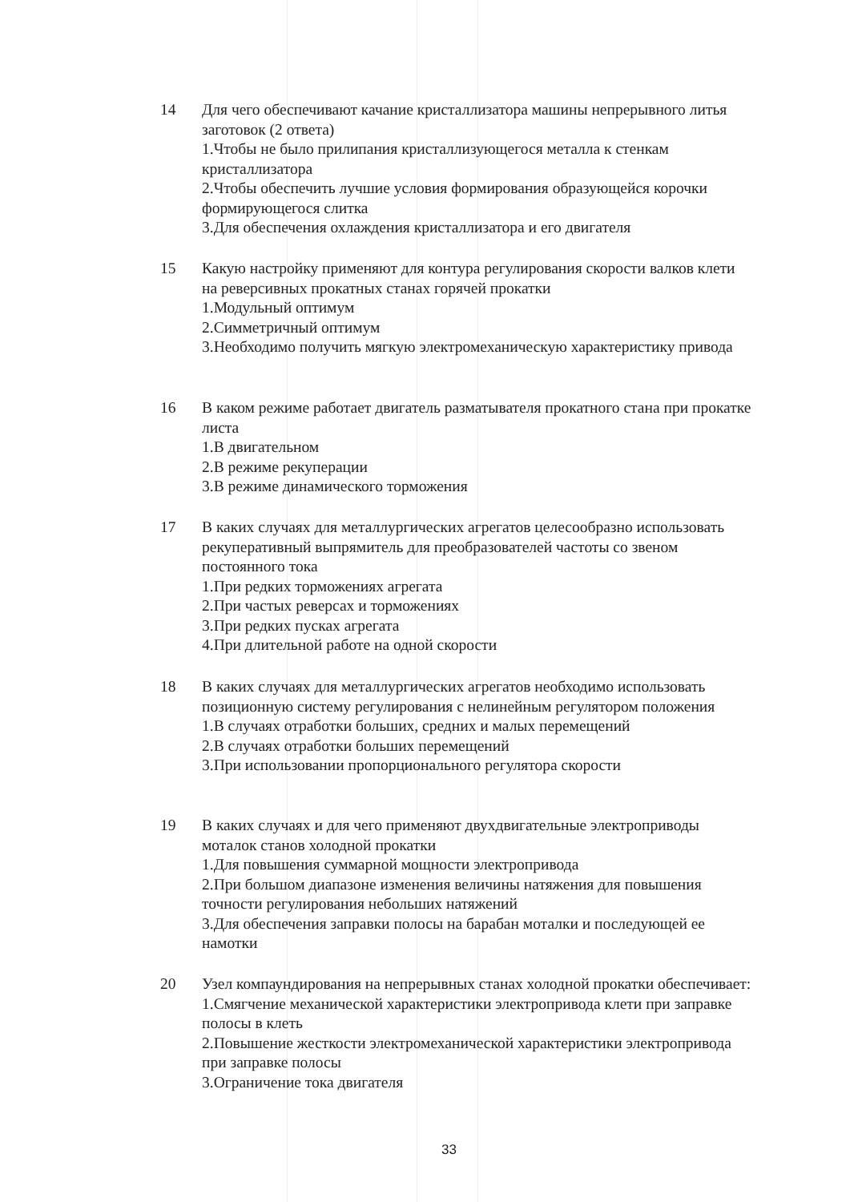14 Для чего обеспечивают качание кристаллизатора машины непрерывного литья заготовок (2 ответа)
1.Чтобы не было прилипания кристаллизующегося металла к стенкам кристаллизатора
2.Чтобы обеспечить лучшие условия формирования образующейся корочки формирующегося слитка
3.Для обеспечения охлаждения кристаллизатора и его двигателя
15 Какую настройку применяют для контура регулирования скорости валков клети на реверсивных прокатных станах горячей прокатки
1.Модульный оптимум
2.Симметричный оптимум
3.Необходимо получить мягкую электромеханическую характеристику привода
16 В каком режиме работает двигатель разматывателя прокатного стана при прокатке листа
1.В двигательном
2.В режиме рекуперации
3.В режиме динамического торможения
17 В каких случаях для металлургических агрегатов целесообразно использовать рекуперативный выпрямитель для преобразователей частоты со звеном постоянного тока
1.При редких торможениях агрегата
2.При частых реверсах и торможениях
3.При редких пусках агрегата
4.При длительной работе на одной скорости
18 В каких случаях для металлургических агрегатов необходимо использовать позиционную систему регулирования с нелинейным регулятором положения
1.В случаях отработки больших, средних и малых перемещений
2.В случаях отработки больших перемещений
3.При использовании пропорционального регулятора скорости
19 В каких случаях и для чего применяют двухдвигательные электроприводы моталок станов холодной прокатки
1.Для повышения суммарной мощности электропривода
2.При большом диапазоне изменения величины натяжения для повышения точности регулирования небольших натяжений
3.Для обеспечения заправки полосы на барабан моталки и последующей ее намотки
20 Узел компаундирования на непрерывных станах холодной прокатки обеспечивает:
1.Смягчение механической характеристики электропривода клети при заправке полосы в клеть
2.Повышение жесткости электромеханической характеристики электропривода при заправке полосы
3.Ограничение тока двигателя
33